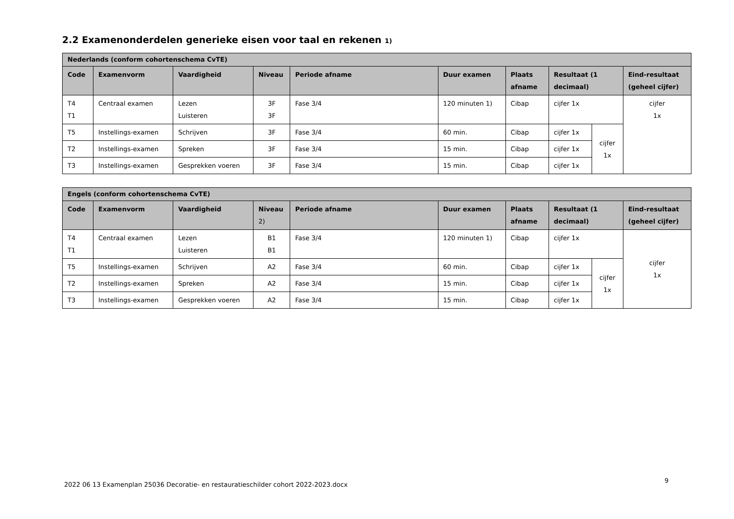2.2 Examenonderdelen generieke eisen voor taal en rekenen 1)
| Nederlands (conform cohortenschema CvTE) | | | | | | | | | |
| --- | --- | --- | --- | --- | --- | --- | --- | --- | --- |
| Code | Examenvorm | Vaardigheid | Niveau | Periode afname | Duur examen | Plaats afname | Resultaat (1 decimaal) | | Eind-resultaat (geheel cijfer) |
| T4 T1 | Centraal examen | Lezen Luisteren | 3F 3F | Fase 3/4 | 120 minuten 1) | Cibap | cijfer 1x | | cijfer 1x |
| T5 | Instellings-examen | Schrijven | 3F | Fase 3/4 | 60 min. | Cibap | cijfer 1x | cijfer 1x | |
| T2 | Instellings-examen | Spreken | 3F | Fase 3/4 | 15 min. | Cibap | cijfer 1x | | |
| T3 | Instellings-examen | Gesprekken voeren | 3F | Fase 3/4 | 15 min. | Cibap | cijfer 1x | | |
| Engels (conform cohortenschema CvTE) | | | | | | | | | |
| --- | --- | --- | --- | --- | --- | --- | --- | --- | --- |
| Code | Examenvorm | Vaardigheid | Niveau 2) | Periode afname | Duur examen | Plaats afname | Resultaat (1 decimaal) | | Eind-resultaat (geheel cijfer) |
| T4 T1 | Centraal examen | Lezen Luisteren | B1 B1 | Fase 3/4 | 120 minuten 1) | Cibap | cijfer 1x | | cijfer 1x |
| T5 | Instellings-examen | Schrijven | A2 | Fase 3/4 | 60 min. | Cibap | cijfer 1x | cijfer 1x | |
| T2 | Instellings-examen | Spreken | A2 | Fase 3/4 | 15 min. | Cibap | cijfer 1x | | |
| T3 | Instellings-examen | Gesprekken voeren | A2 | Fase 3/4 | 15 min. | Cibap | cijfer 1x | | |
2022 06 13 Examenplan 25036 Decoratie- en restauratieschilder cohort 2022-2023.docx
9